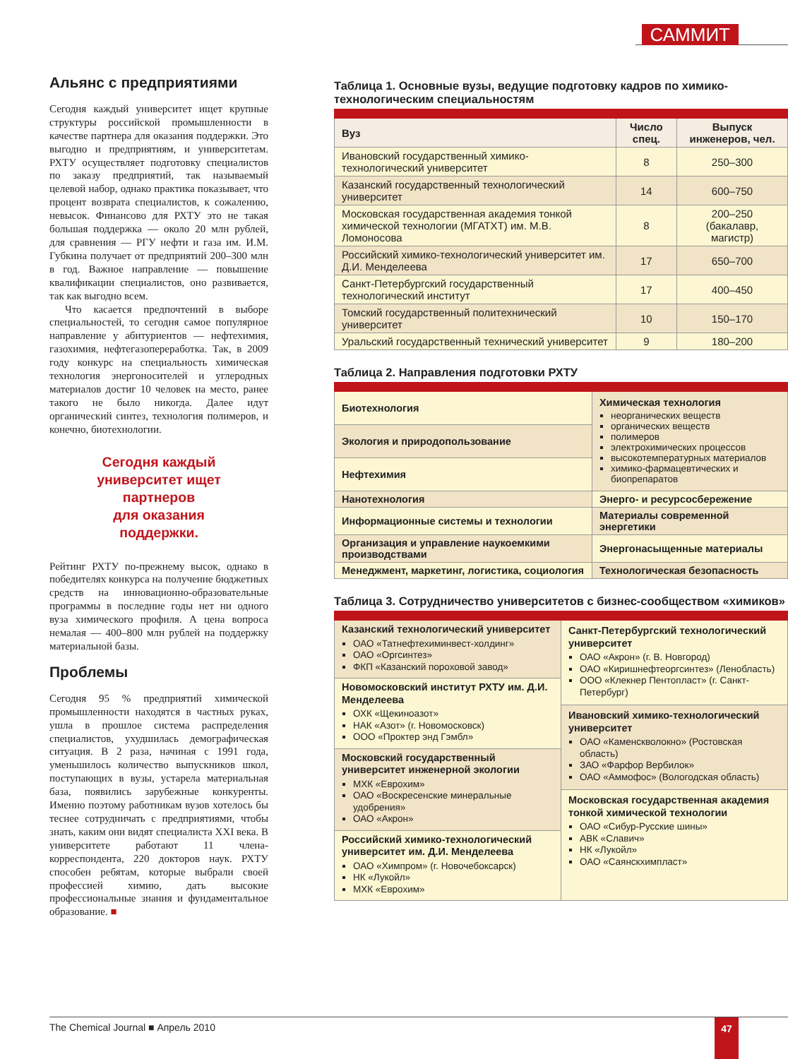САММИТ
Альянс с предприятиями
Сегодня каждый университет ищет крупные структуры российской промышленности в качестве партнера для оказания поддержки. Это выгодно и предприятиям, и университетам. РХТУ осуществляет подготовку специалистов по заказу предприятий, так называемый целевой набор, однако практика показывает, что процент возврата специалистов, к сожалению, невысок. Финансово для РХТУ это не такая большая поддержка — около 20 млн рублей, для сравнения — РГУ нефти и газа им. И.М. Губкина получает от предприятий 200–300 млн в год. Важное направление — повышение квалификации специалистов, оно развивается, так как выгодно всем.
Что касается предпочтений в выборе специальностей, то сегодня самое популярное направление у абитуриентов — нефтехимия, газохимия, нефтегазопереработка. Так, в 2009 году конкурс на специальность химическая технология энергоносителей и углеродных материалов достиг 10 человек на место, ранее такого не было никогда. Далее идут органический синтез, технология полимеров, и конечно, биотехнологии.
Сегодня каждый
университет ищет
партнеров
для оказания
поддержки.
Рейтинг РХТУ по-прежнему высок, однако в победителях конкурса на получение бюджетных средств на инновационно-образовательные программы в последние годы нет ни одного вуза химического профиля. А цена вопроса немалая — 400–800 млн рублей на поддержку материальной базы.
Проблемы
Сегодня 95 % предприятий химической промышленности находятся в частных руках, ушла в прошлое система распределения специалистов, ухудшилась демографическая ситуация. В 2 раза, начиная с 1991 года, уменьшилось количество выпускников школ, поступающих в вузы, устарела материальная база, появились зарубежные конкуренты. Именно поэтому работникам вузов хотелось бы теснее сотрудничать с предприятиями, чтобы знать, каким они видят специалиста XXI века. В университете работают 11 члена-корреспондента, 220 докторов наук. РХТУ способен ребятам, которые выбрали своей профессией химию, дать высокие профессиональные знания и фундаментальное образование. ■
Таблица 1. Основные вузы, ведущие подготовку кадров по химико-технологическим специальностям
| Вуз | Число спец. | Выпуск инженеров, чел. |
| --- | --- | --- |
| Ивановский государственный химико-технологический университет | 8 | 250–300 |
| Казанский государственный технологический университет | 14 | 600–750 |
| Московская государственная академия тонкой химической технологии (МГАТХТ) им. М.В. Ломоносова | 8 | 200–250 (бакалавр, магистр) |
| Российский химико-технологический университет им. Д.И. Менделеева | 17 | 650–700 |
| Санкт-Петербургский государственный технологический институт | 17 | 400–450 |
| Томский государственный политехнический университет | 10 | 150–170 |
| Уральский государственный технический университет | 9 | 180–200 |
Таблица 2. Направления подготовки РХТУ
| Биотехнология | Химическая технология неорганических веществ органических веществ полимеров электрохимических процессов высокотемпературных материалов химико-фармацевтических и биопрепаратов |
| Экология и природопользование | |
| Нефтехимия | |
| Нанотехнология | Энерго- и ресурсосбережение |
| Информационные системы и технологии | Материалы современной энергетики |
| Организация и управление наукоемкими производствами | Энергонасыщенные материалы |
| Менеджмент, маркетинг, логистика, социология | Технологическая безопасность |
Таблица 3. Сотрудничество университетов с бизнес-сообществом «химиков»
| Казанский технологический университет ОАО «Татнефтехиминвест-холдинг» ОАО «Оргсинтез» ФКП «Казанский пороховой завод» Новомосковский институт РХТУ им. Д.И. Менделеева ОХК «Щекиноазот» НАК «Азот» (г. Новомосковск) ООО «Проктер энд Гэмбл» Московский государственный университет инженерной экологии МХК «Еврохим» ОАО «Воскресенские минеральные удобрения» ОАО «Акрон» Российский химико-технологический университет им. Д.И. Менделеева ОАО «Химпром» (г. Новочебоксарск) НК «Лукойл» МХК «Еврохим» | Санкт-Петербургский технологический университет ОАО «Акрон» (г. В. Новгород) ОАО «Киришнефтеоргсинтез» (Ленобласть) ООО «Клекнер Пентопласт» (г. Санкт-Петербург) Ивановский химико-технологический университет ОАО «Каменскволокно» (Ростовская область) ЗАО «Фарфор Вербилок» ОАО «Аммофос» (Вологодская область) Московская государственная академия тонкой химической технологии ОАО «Сибур-Русские шины» АВК «Славич» НК «Лукойл» ОАО «Саянскхимпласт» |
The Chemical Journal ■ Апрель 2010
47